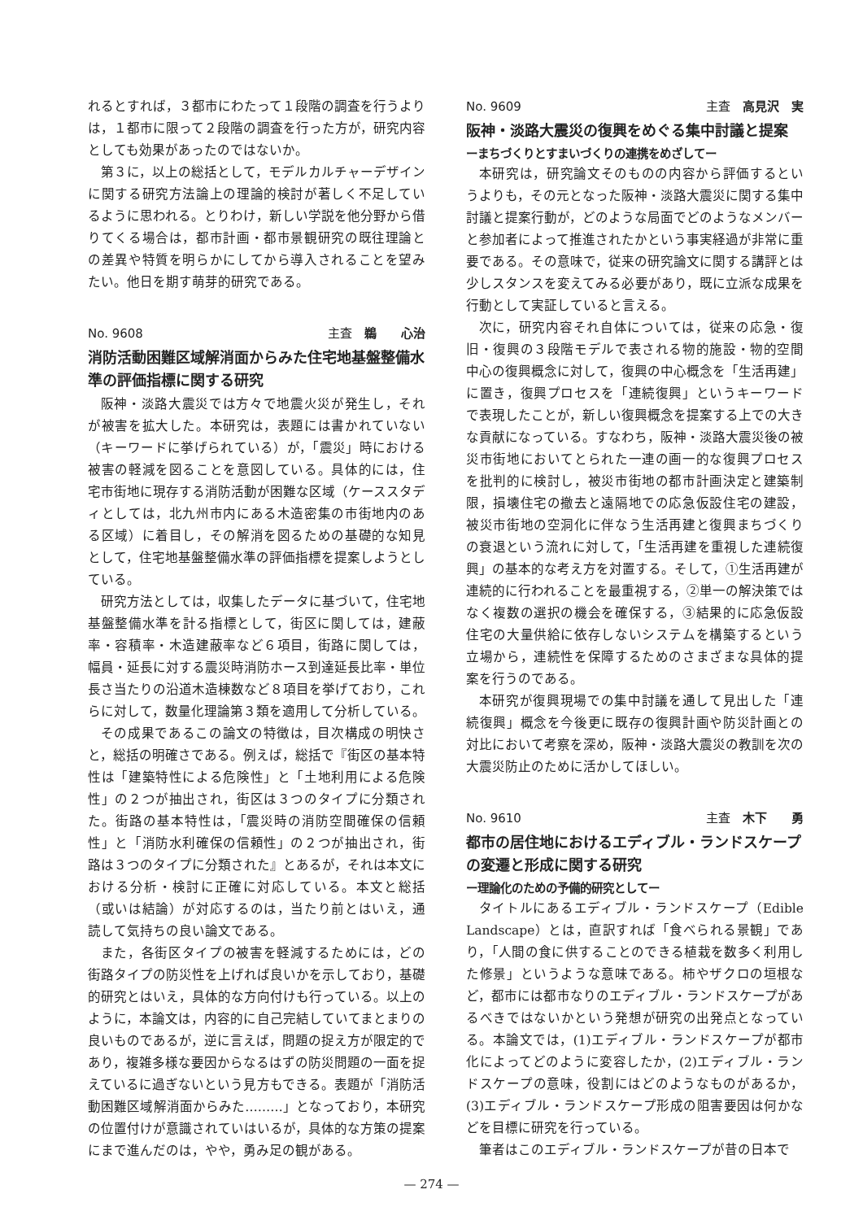れるとすれば，３都市にわたって１段階の調査を行うよりは，１都市に限って２段階の調査を行った方が，研究内容としても効果があったのではないか。
第３に，以上の総括として，モデルカルチャーデザインに関する研究方法論上の理論的検討が著しく不足しているように思われる。とりわけ，新しい学説を他分野から借りてくる場合は，都市計画・都市景観研究の既往理論との差異や特質を明らかにしてから導入されることを望みたい。他日を期す萌芽的研究である。
No. 9608 主査　鵜　　心治
消防活動困難区域解消面からみた住宅地基盤整備水準の評価指標に関する研究
阪神・淡路大震災では方々で地震火災が発生し，それが被害を拡大した。本研究は，表題には書かれていない（キーワードに挙げられている）が，「震災」時における被害の軽減を図ることを意図している。具体的には，住宅市街地に現存する消防活動が困難な区域（ケーススタディとしては，北九州市内にある木造密集の市街地内のある区域）に着目し，その解消を図るための基礎的な知見として，住宅地基盤整備水準の評価指標を提案しようとしている。
研究方法としては，収集したデータに基づいて，住宅地基盤整備水準を計る指標として，街区に関しては，建蔽率・容積率・木造建蔽率など６項目，街路に関しては，幅員・延長に対する震災時消防ホース到達延長比率・単位長さ当たりの沿道木造棟数など８項目を挙げており，これらに対して，数量化理論第３類を適用して分析している。
その成果であるこの論文の特徴は，目次構成の明快さと，総括の明確さである。例えば，総括で『街区の基本特性は「建築特性による危険性」と「土地利用による危険性」の２つが抽出され，街区は３つのタイプに分類された。街路の基本特性は，「震災時の消防空間確保の信頼性」と「消防水利確保の信頼性」の２つが抽出され，街路は３つのタイプに分類された』とあるが，それは本文における分析・検討に正確に対応している。本文と総括（或いは結論）が対応するのは，当たり前とはいえ，通読して気持ちの良い論文である。
また，各街区タイプの被害を軽減するためには，どの街路タイプの防災性を上げれば良いかを示しており，基礎的研究とはいえ，具体的な方向付けも行っている。以上のように，本論文は，内容的に自己完結していてまとまりの良いものであるが，逆に言えば，問題の捉え方が限定的であり，複雑多様な要因からなるはずの防災問題の一面を捉えているに過ぎないという見方もできる。表題が「消防活動困難区域解消面からみた………」となっており，本研究の位置付けが意識されていはいるが，具体的な方策の提案にまで進んだのは，やや，勇み足の観がある。
No. 9609 主査　高見沢　実
阪神・淡路大震災の復興をめぐる集中討議と提案
ーまちづくりとすまいづくりの連携をめざしてー
本研究は，研究論文そのものの内容から評価するというよりも，その元となった阪神・淡路大震災に関する集中討議と提案行動が，どのような局面でどのようなメンバーと参加者によって推進されたかという事実経過が非常に重要である。その意味で，従来の研究論文に関する講評とは少しスタンスを変えてみる必要があり，既に立派な成果を行動として実証していると言える。
次に，研究内容それ自体については，従来の応急・復旧・復興の３段階モデルで表される物的施設・物的空間中心の復興概念に対して，復興の中心概念を「生活再建」に置き，復興プロセスを「連続復興」というキーワードで表現したことが，新しい復興概念を提案する上での大きな貢献になっている。すなわち，阪神・淡路大震災後の被災市街地においてとられた一連の画一的な復興プロセスを批判的に検討し，被災市街地の都市計画決定と建築制限，損壊住宅の撤去と遠隔地での応急仮設住宅の建設，被災市街地の空洞化に伴なう生活再建と復興まちづくりの衰退という流れに対して，「生活再建を重視した連続復興」の基本的な考え方を対置する。そして，①生活再建が連続的に行われることを最重視する，②単一の解決策ではなく複数の選択の機会を確保する，③結果的に応急仮設住宅の大量供給に依存しないシステムを構築するという立場から，連続性を保障するためのさまざまな具体的提案を行うのである。
本研究が復興現場での集中討議を通して見出した「連続復興」概念を今後更に既存の復興計画や防災計画との対比において考察を深め，阪神・淡路大震災の教訓を次の大震災防止のために活かしてほしい。
No. 9610 主査　木下　　勇
都市の居住地におけるエディブル・ランドスケープの変遷と形成に関する研究
ー理論化のための予備的研究としてー
タイトルにあるエディブル・ランドスケープ（Edible Landscape）とは，直訳すれば「食べられる景観」であり，「人間の食に供することのできる植栽を数多く利用した修景」というような意味である。柿やザクロの垣根など，都市には都市なりのエディブル・ランドスケープがあるべきではないかという発想が研究の出発点となっている。本論文では，(1)エディブル・ランドスケープが都市化によってどのように変容したか，(2)エディブル・ランドスケープの意味，役割にはどのようなものがあるか，(3)エディブル・ランドスケープ形成の阻害要因は何かなどを目標に研究を行っている。
筆者はこのエディブル・ランドスケープが昔の日本で
— 274 —